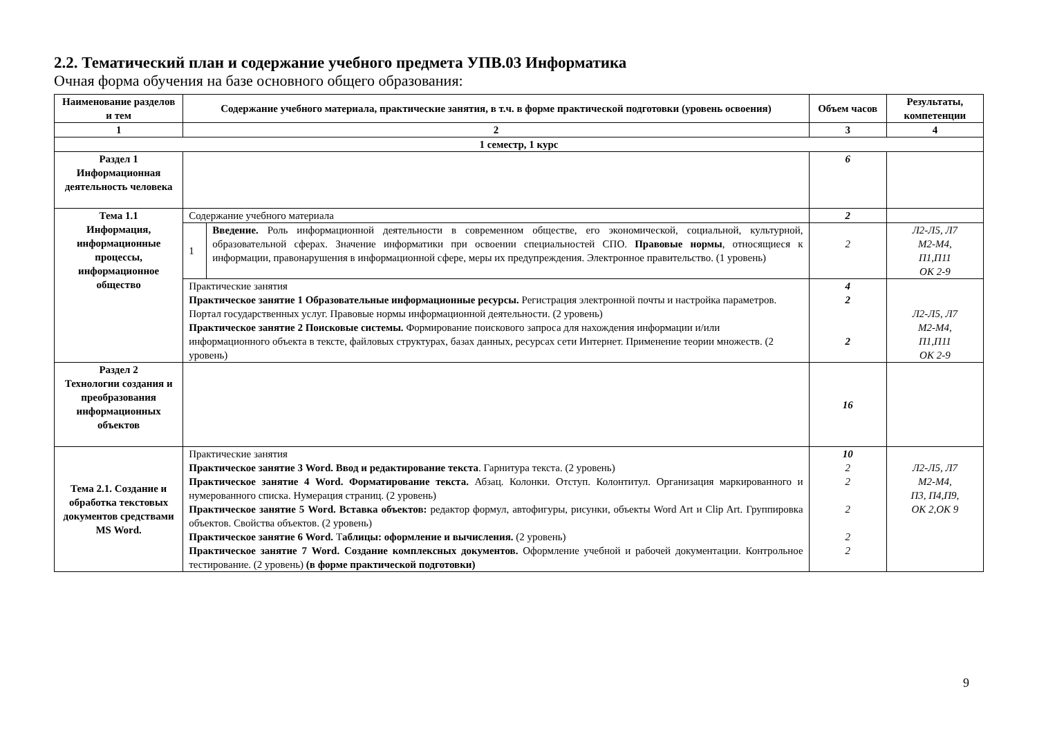2.2. Тематический план и содержание учебного предмета УПВ.03 Информатика
Очная форма обучения на базе основного общего образования:
| Наименование разделов и тем | Содержание учебного материала, практические занятия, в т.ч. в форме практической подготовки (уровень освоения) | | Объем часов | Результаты, компетенции |
| --- | --- | --- | --- | --- |
| 1 | 2 | | 3 | 4 |
| 1 семестр, 1 курс | | | | |
| Раздел 1 Информационная деятельность человека | | | 6 | |
| Тема 1.1 Информация, информационные процессы, информационное общество | Содержание учебного материала | | 2 | |
| | 1 | Введение. Роль информационной деятельности в современном обществе, его экономической, социальной, культурной, образовательной сферах. Значение информатики при освоении специальностей СПО. Правовые нормы , относящиеся к информации, правонарушения в информационной сфере, меры их предупреждения. Электронное правительство. (1 уровень) | 2 | Л2-Л5, Л7 М2-М4, П1,П11 ОК 2-9 |
| | Практические занятия Практическое занятие 1 Образовательные информационные ресурсы. Регистрация электронной почты и настройка параметров. Портал государственных услуг. Правовые нормы информационной деятельности. (2 уровень) Практическое занятие 2 Поисковые системы. Формирование поискового запроса для нахождения информации и/или информационного объекта в тексте, файловых структурах, базах данных, ресурсах сети Интернет. Применение теории множеств. (2 уровень) | | 4 2 2 | Л2-Л5, Л7 М2-М4, П1,П11 ОК 2-9 |
| Раздел 2 Технологии создания и преобразования информационных объектов | | | 16 | |
| Тема 2.1. Создание и обработка текстовых документов средствами MS Word. | Практические занятия Практическое занятие 3 Word. Ввод и редактирование текста . Гарнитура текста. (2 уровень) Практическое занятие 4 Word. Форматирование текста. Абзац. Колонки. Отступ. Колонтитул. Организация маркированного и нумерованного списка. Нумерация страниц. (2 уровень) Практическое занятие 5 Word. Вставка объектов: редактор формул, автофигуры, рисунки, объекты Word Art и Clip Art. Группировка объектов. Свойства объектов. (2 уровень) Практическое занятие 6 Word. Т аблицы: оформление и вычисления. (2 уровень) Практическое занятие 7 Word. Создание комплексных документов. Оформление учебной и рабочей документации. Контрольное тестирование. (2 уровень) (в форме практической подготовки) | | 10 2 2 2 2 2 | Л2-Л5, Л7 М2-М4, П3, П4,П9, ОК 2,ОК 9 |
9